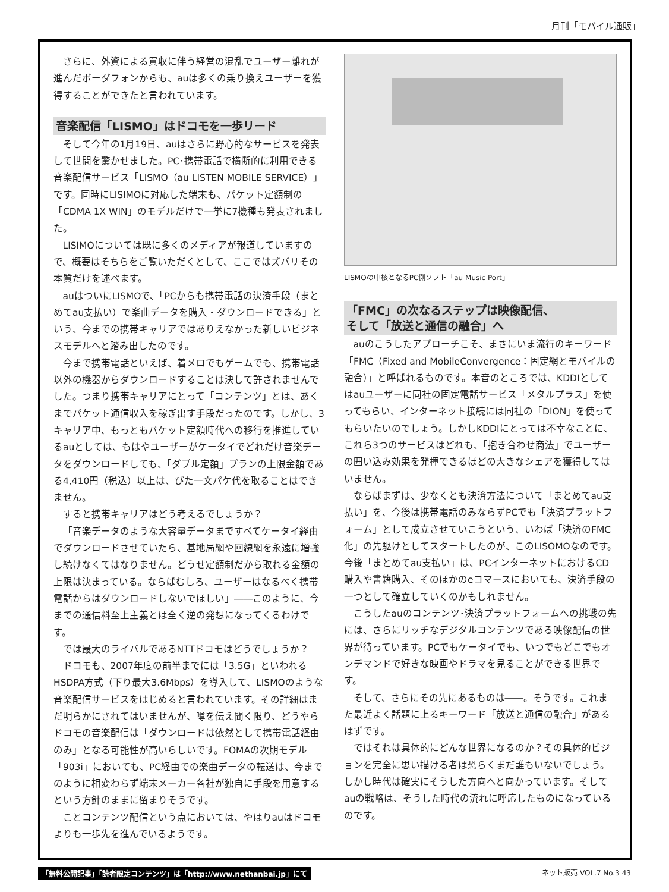月刊「モバイル通販」
さらに、外資による買収に伴う経営の混乱でユーザー離れが進んだボーダフォンからも、auは多くの乗り換えユーザーを獲得することができたと言われています。
音楽配信「LISMO」はドコモを一歩リード
そして今年の1月19日、auはさらに野心的なサービスを発表して世間を驚かせました。PC･携帯電話で横断的に利用できる音楽配信サービス「LISMO（au LISTEN MOBILE SERVICE）」です。同時にLISIMOに対応した端末も、パケット定額制の「CDMA 1X WIN」のモデルだけで一挙に7機種も発表されました。
LISIMOについては既に多くのメディアが報道していますので、概要はそちらをご覧いただくとして、ここではズバリその本質だけを述べます。
auはついにLISMOで、「PCからも携帯電話の決済手段（まとめてau支払い）で楽曲データを購入・ダウンロードできる」という、今までの携帯キャリアではありえなかった新しいビジネスモデルへと踏み出したのです。
今まで携帯電話といえば、着メロでもゲームでも、携帯電話以外の機器からダウンロードすることは決して許されませんでした。つまり携帯キャリアにとって「コンテンツ」とは、あくまでパケット通信収入を稼ぎ出す手段だったのです。しかし、3キャリア中、もっともパケット定額時代への移行を推進しているauとしては、もはやユーザーがケータイでどれだけ音楽データをダウンロードしても、「ダブル定額」プランの上限金額である4,410円（税込）以上は、びた一文パケ代を取ることはできません。
すると携帯キャリアはどう考えるでしょうか？
「音楽データのような大容量データまですべてケータイ経由でダウンロードさせていたら、基地局網や回線網を永遠に増強し続けなくてはなりません。どうせ定額制だから取れる金額の上限は決まっている。ならばむしろ、ユーザーはなるべく携帯電話からはダウンロードしないでほしい」――このように、今までの通信料至上主義とは全く逆の発想になってくるわけです。
では最大のライバルであるNTTドコモはどうでしょうか？
ドコモも、2007年度の前半までには「3.5G」といわれるHSDPA方式（下り最大3.6Mbps）を導入して、LISMOのような音楽配信サービスをはじめると言われています。その詳細はまだ明らかにされてはいませんが、噂を伝え聞く限り、どうやらドコモの音楽配信は「ダウンロードは依然として携帯電話経由のみ」となる可能性が高いらしいです。FOMAの次期モデル「903i」においても、PC経由での楽曲データの転送は、今までのように相変わらず端末メーカー各社が独自に手段を用意するという方針のままに留まりそうです。
ことコンテンツ配信という点においては、やはりauはドコモよりも一歩先を進んでいるようです。
LISMOの中核となるPC側ソフト「au Music Port」
「FMC」の次なるステップは映像配信、
そして「放送と通信の融合」へ
auのこうしたアプローチこそ、まさにいま流行のキーワード「FMC（Fixed and MobileConvergence：固定網とモバイルの融合）」と呼ばれるものです。本音のところでは、KDDIとしてはauユーザーに同社の固定電話サービス「メタルプラス」を使ってもらい、インターネット接続には同社の「DION」を使ってもらいたいのでしょう。しかしKDDIにとっては不幸なことに、これら3つのサービスはどれも、「抱き合わせ商法」でユーザーの囲い込み効果を発揮できるほどの大きなシェアを獲得してはいません。
ならばまずは、少なくとも決済方法について「まとめてau支払い」を、今後は携帯電話のみならずPCでも「決済プラットフォーム」として成立させていこうという、いわば「決済のFMC化」の先駆けとしてスタートしたのが、このLISOMOなのです。今後「まとめてau支払い」は、PCインターネットにおけるCD購入や書籍購入、そのほかのeコマースにおいても、決済手段の一つとして確立していくのかもしれません。
こうしたauのコンテンツ･決済プラットフォームへの挑戦の先には、さらにリッチなデジタルコンテンツである映像配信の世界が待っています。PCでもケータイでも、いつでもどこでもオンデマンドで好きな映画やドラマを見ることができる世界です。
そして、さらにその先にあるものは――。そうです。これまた最近よく話題に上るキーワード「放送と通信の融合」があるはずです。
ではそれは具体的にどんな世界になるのか？その具体的ビジョンを完全に思い描ける者は恐らくまだ誰もいないでしょう。しかし時代は確実にそうした方向へと向かっています。そしてauの戦略は、そうした時代の流れに呼応したものになっているのです。
「無料公開記事」「読者限定コンテンツ」は「http://www.nethanbai.jp」にて ネット販売 VOL.7 No.3 43